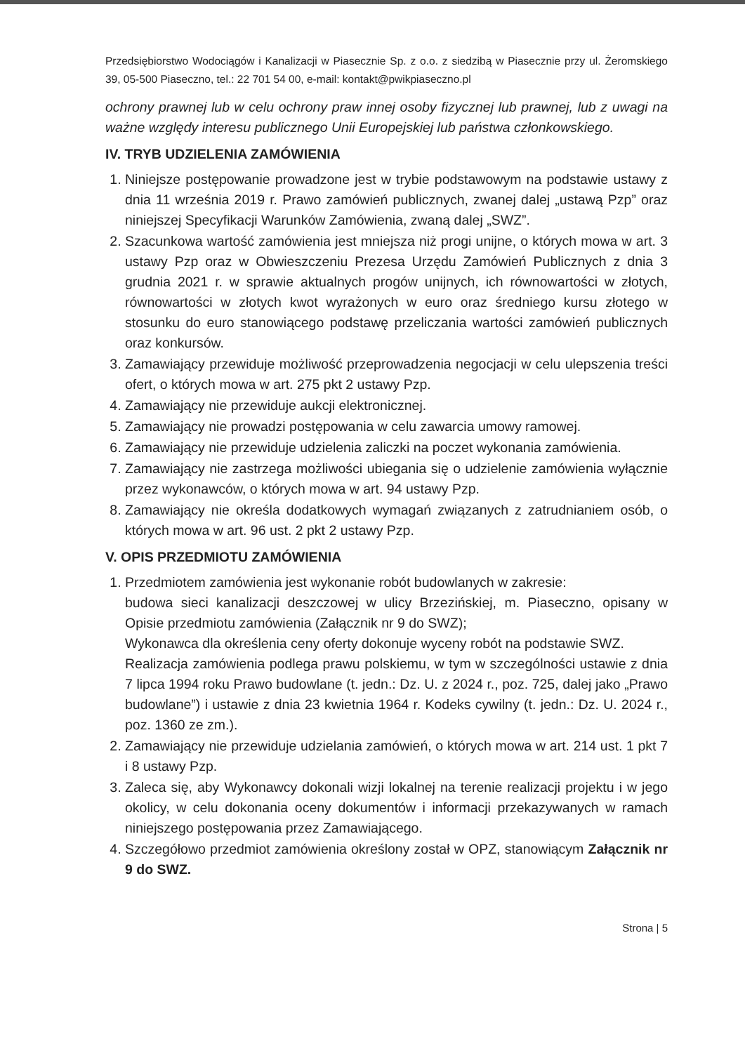Przedsiębiorstwo Wodociągów i Kanalizacji w Piasecznie Sp. z o.o. z siedzibą w Piasecznie przy ul. Żeromskiego 39, 05-500 Piaseczno, tel.: 22 701 54 00, e-mail: kontakt@pwikpiaseczno.pl
ochrony prawnej lub w celu ochrony praw innej osoby fizycznej lub prawnej, lub z uwagi na ważne względy interesu publicznego Unii Europejskiej lub państwa członkowskiego.
IV. TRYB UDZIELENIA ZAMÓWIENIA
1. Niniejsze postępowanie prowadzone jest w trybie podstawowym na podstawie ustawy z dnia 11 września 2019 r. Prawo zamówień publicznych, zwanej dalej „ustawą Pzp” oraz niniejszej Specyfikacji Warunków Zamówienia, zwaną dalej „SWZ”.
2. Szacunkowa wartość zamówienia jest mniejsza niż progi unijne, o których mowa w art. 3 ustawy Pzp oraz w Obwieszczeniu Prezesa Urzędu Zamówień Publicznych z dnia 3 grudnia 2021 r. w sprawie aktualnych progów unijnych, ich równowartości w złotych, równowartości w złotych kwot wyrażonych w euro oraz średniego kursu złotego w stosunku do euro stanowiącego podstawę przeliczania wartości zamówień publicznych oraz konkursów.
3. Zamawiający przewiduje możliwość przeprowadzenia negocjacji w celu ulepszenia treści ofert, o których mowa w art. 275 pkt 2 ustawy Pzp.
4. Zamawiający nie przewiduje aukcji elektronicznej.
5. Zamawiający nie prowadzi postępowania w celu zawarcia umowy ramowej.
6. Zamawiający nie przewiduje udzielenia zaliczki na poczet wykonania zamówienia.
7. Zamawiający nie zastrzega możliwości ubiegania się o udzielenie zamówienia wyłącznie przez wykonawców, o których mowa w art. 94 ustawy Pzp.
8. Zamawiający nie określa dodatkowych wymagań związanych z zatrudnianiem osób, o których mowa w art. 96 ust. 2 pkt 2 ustawy Pzp.
V. OPIS PRZEDMIOTU ZAMÓWIENIA
1. Przedmiotem zamówienia jest wykonanie robót budowlanych w zakresie:
budowa sieci kanalizacji deszczowej w ulicy Brzezińskiej, m. Piaseczno, opisany w Opisie przedmiotu zamówienia (Załącznik nr 9 do SWZ);
Wykonawca dla określenia ceny oferty dokonuje wyceny robót na podstawie SWZ.
Realizacja zamówienia podlega prawu polskiemu, w tym w szczególności ustawie z dnia 7 lipca 1994 roku Prawo budowlane (t. jedn.: Dz. U. z 2024 r., poz. 725, dalej jako „Prawo budowlane”) i ustawie z dnia 23 kwietnia 1964 r. Kodeks cywilny (t. jedn.: Dz. U. 2024 r., poz. 1360 ze zm.).
2. Zamawiający nie przewiduje udzielania zamówień, o których mowa w art. 214 ust. 1 pkt 7 i 8 ustawy Pzp.
3. Zaleca się, aby Wykonawcy dokonali wizji lokalnej na terenie realizacji projektu i w jego okolicy, w celu dokonania oceny dokumentów i informacji przekazywanych w ramach niniejszego postępowania przez Zamawiającego.
4. Szczegółowo przedmiot zamówienia określony został w OPZ, stanowiącym Załącznik nr 9 do SWZ.
Strona | 5